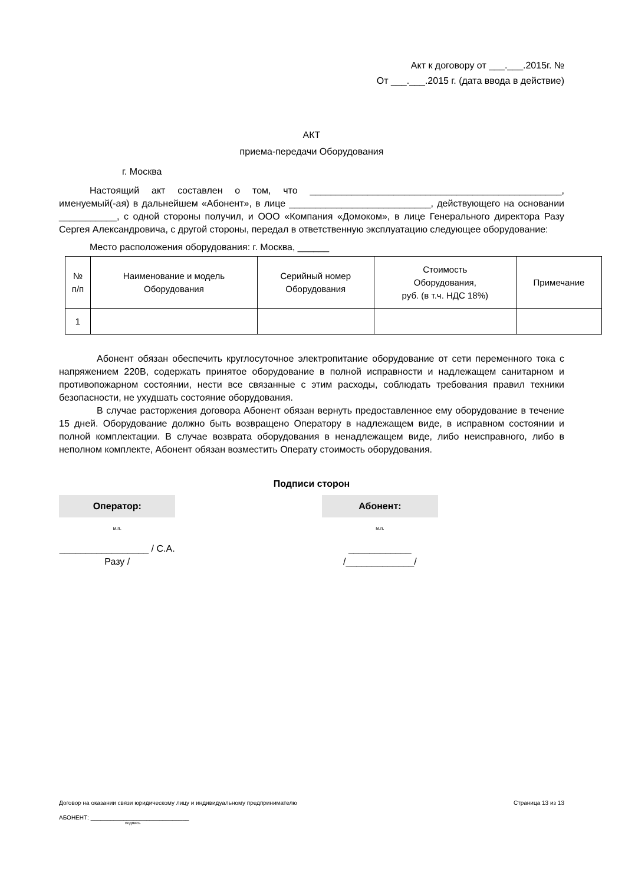Акт к договору от ___.___.2015г. №
От ___.___.2015 г. (дата ввода в действие)
АКТ
приема-передачи Оборудования
г. Москва
Настоящий акт составлен о том, что ________________________________________________, именуемый(-ая) в дальнейшем «Абонент», в лице ___________________________, действующего на основании ___________, с одной стороны получил, и ООО «Компания «Домоком», в лице Генерального директора Разу Сергея Александровича, с другой стороны, передал в ответственную эксплуатацию следующее оборудование:
Место расположения оборудования: г. Москва, ______
| № п/п | Наименование и модель Оборудования | Серийный номер Оборудования | Стоимость Оборудования, руб. (в т.ч. НДС 18%) | Примечание |
| --- | --- | --- | --- | --- |
| 1 | | | | |
Абонент обязан обеспечить круглосуточное электропитание оборудование от сети переменного тока с напряжением 220В, содержать принятое оборудование в полной исправности и надлежащем санитарном и противопожарном состоянии, нести все связанные с этим расходы, соблюдать требования правил техники безопасности, не ухудшать состояние оборудования.
В случае расторжения договора Абонент обязан вернуть предоставленное ему оборудование в течение 15 дней. Оборудование должно быть возвращено Оператору в надлежащем виде, в исправном состоянии и полной комплектации. В случае возврата оборудования в ненадлежащем виде, либо неисправного, либо в неполном комплекте, Абонент обязан возместить Операту стоимость оборудования.
Подписи сторон
Оператор:
м.п.
_________________ / С.А. Разу /
Абонент:
м.п.
____________ /_____________/
Договор на оказании связи юридическому лицу и индивидуальному предпринимателю Страница 13 из 13
АБОНЕНТ: ______________________________
подпись